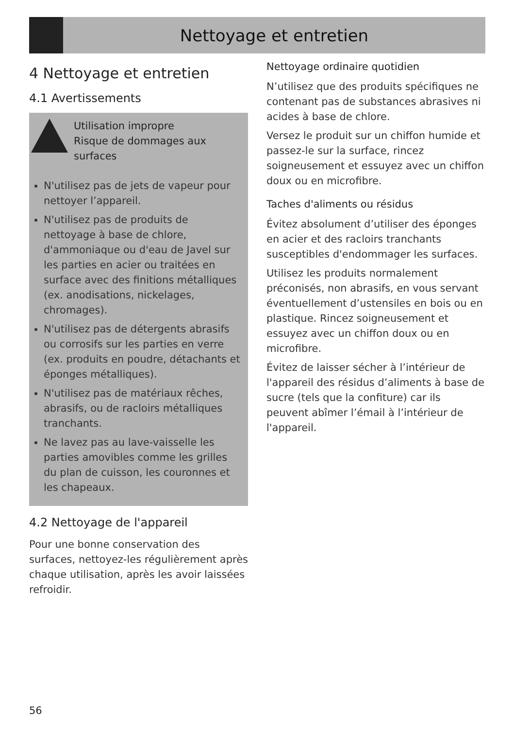Nettoyage et entretien
4 Nettoyage et entretien
4.1 Avertissements
Utilisation impropre
Risque de dommages aux surfaces
N'utilisez pas de jets de vapeur pour nettoyer l’appareil.
N'utilisez pas de produits de nettoyage à base de chlore, d'ammoniaque ou d'eau de Javel sur les parties en acier ou traitées en surface avec des finitions métalliques (ex. anodisations, nickelages, chromages).
N'utilisez pas de détergents abrasifs ou corrosifs sur les parties en verre (ex. produits en poudre, détachants et éponges métalliques).
N'utilisez pas de matériaux rêches, abrasifs, ou de racloirs métalliques tranchants.
Ne lavez pas au lave-vaisselle les parties amovibles comme les grilles du plan de cuisson, les couronnes et les chapeaux.
4.2 Nettoyage de l'appareil
Pour une bonne conservation des surfaces, nettoyez-les régulièrement après chaque utilisation, après les avoir laissées refroidir.
Nettoyage ordinaire quotidien
N’utilisez que des produits spécifiques ne contenant pas de substances abrasives ni acides à base de chlore.
Versez le produit sur un chiffon humide et passez-le sur la surface, rincez soigneusement et essuyez avec un chiffon doux ou en microfibre.
Taches d'aliments ou résidus
Évitez absolument d’utiliser des éponges en acier et des racloirs tranchants susceptibles d'endommager les surfaces.
Utilisez les produits normalement préconisés, non abrasifs, en vous servant éventuellement d’ustensiles en bois ou en plastique. Rincez soigneusement et essuyez avec un chiffon doux ou en microfibre.
Évitez de laisser sécher à l’intérieur de l'appareil des résidus d’aliments à base de sucre (tels que la confiture) car ils peuvent abîmer l’émail à l’intérieur de l'appareil.
56